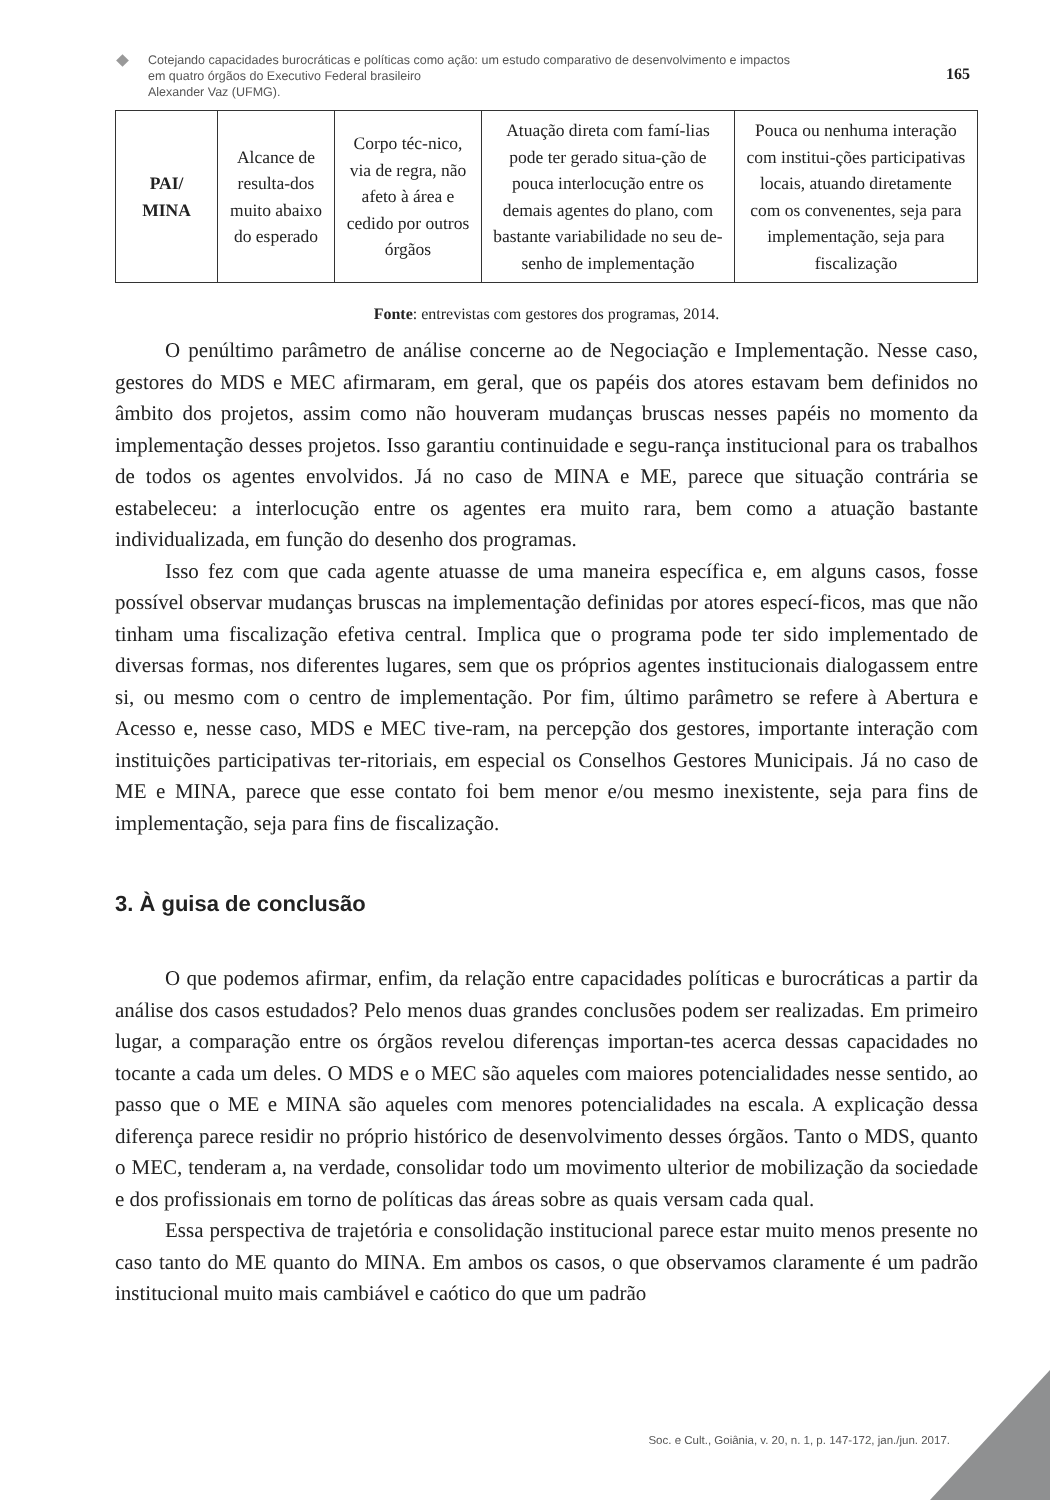Cotejando capacidades burocráticas e políticas como ação: um estudo comparativo de desenvolvimento e impactos
em quatro órgãos do Executivo Federal brasileiro
Alexander Vaz (UFMG).
165
| PAI/ MINA | Alcance de resulta-dos muito abaixo do esperado | Corpo téc-nico, via de regra, não afeto à área e cedido por outros órgãos | Atuação direta com famí-lias pode ter gerado situa-ção de pouca interlocução entre os demais agentes do plano, com bastante variabilidade no seu de-senho de implementação | Pouca ou nenhuma interação com institui-ções participativas locais, atuando diretamente com os convenentes, seja para implementação, seja para fiscalização |
Fonte: entrevistas com gestores dos programas, 2014.
O penúltimo parâmetro de análise concerne ao de Negociação e Implementação. Nesse caso, gestores do MDS e MEC afirmaram, em geral, que os papéis dos atores estavam bem definidos no âmbito dos projetos, assim como não houveram mudanças bruscas nesses papéis no momento da implementação desses projetos. Isso garantiu continuidade e segu-rança institucional para os trabalhos de todos os agentes envolvidos. Já no caso de MINA e ME, parece que situação contrária se estabeleceu: a interlocução entre os agentes era muito rara, bem como a atuação bastante individualizada, em função do desenho dos programas.
Isso fez com que cada agente atuasse de uma maneira específica e, em alguns casos, fosse possível observar mudanças bruscas na implementação definidas por atores especí-ficos, mas que não tinham uma fiscalização efetiva central. Implica que o programa pode ter sido implementado de diversas formas, nos diferentes lugares, sem que os próprios agentes institucionais dialogassem entre si, ou mesmo com o centro de implementação. Por fim, último parâmetro se refere à Abertura e Acesso e, nesse caso, MDS e MEC tive-ram, na percepção dos gestores, importante interação com instituições participativas ter-ritoriais, em especial os Conselhos Gestores Municipais. Já no caso de ME e MINA, parece que esse contato foi bem menor e/ou mesmo inexistente, seja para fins de implementação, seja para fins de fiscalização.
3. À guisa de conclusão
O que podemos afirmar, enfim, da relação entre capacidades políticas e burocráticas a partir da análise dos casos estudados? Pelo menos duas grandes conclusões podem ser realizadas. Em primeiro lugar, a comparação entre os órgãos revelou diferenças importan-tes acerca dessas capacidades no tocante a cada um deles. O MDS e o MEC são aqueles com maiores potencialidades nesse sentido, ao passo que o ME e MINA são aqueles com menores potencialidades na escala. A explicação dessa diferença parece residir no próprio histórico de desenvolvimento desses órgãos. Tanto o MDS, quanto o MEC, tenderam a, na verdade, consolidar todo um movimento ulterior de mobilização da sociedade e dos profissionais em torno de políticas das áreas sobre as quais versam cada qual.
Essa perspectiva de trajetória e consolidação institucional parece estar muito menos presente no caso tanto do ME quanto do MINA. Em ambos os casos, o que observamos claramente é um padrão institucional muito mais cambiável e caótico do que um padrão
Soc. e Cult., Goiânia, v. 20, n. 1, p. 147-172, jan./jun. 2017.